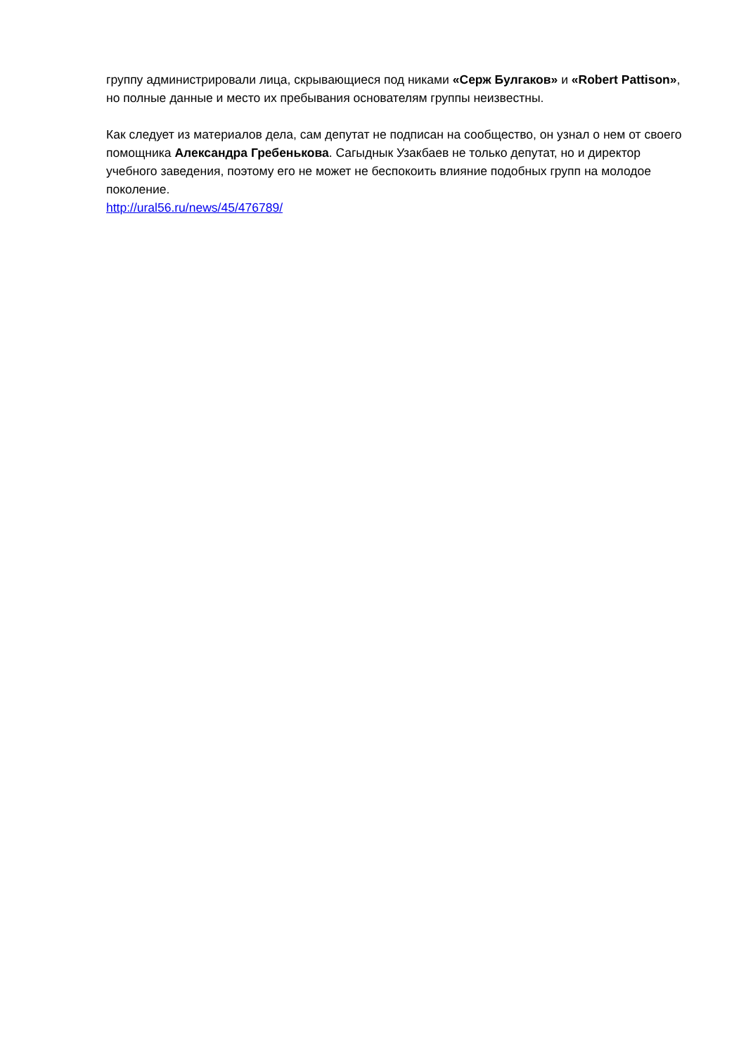группу администрировали лица, скрывающиеся под никами «Серж Булгаков» и «Robert Pattison», но полные данные и место их пребывания основателям группы неизвестны.
Как следует из материалов дела, сам депутат не подписан на сообщество, он узнал о нем от своего помощника Александра Гребенькова. Сагыднык Узакбаев не только депутат, но и директор учебного заведения, поэтому его не может не беспокоить влияние подобных групп на молодое поколение.
http://ural56.ru/news/45/476789/